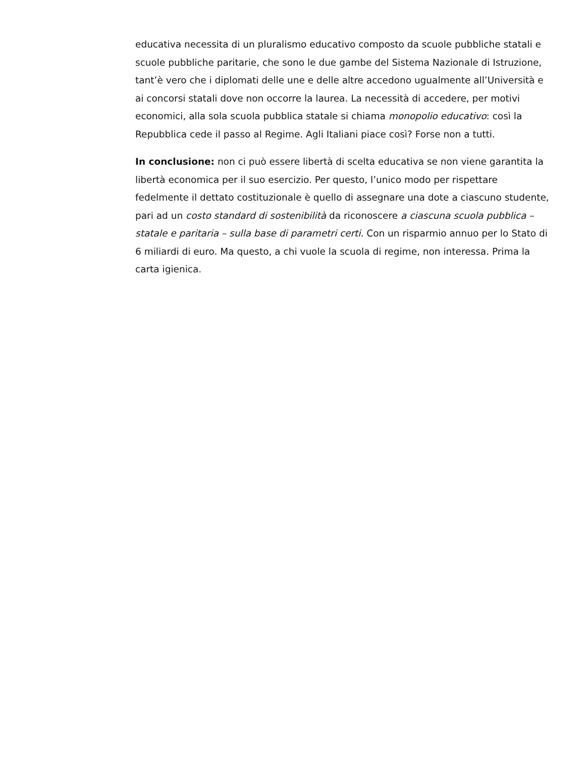educativa necessita di un pluralismo educativo composto da scuole pubbliche statali e scuole pubbliche paritarie, che sono le due gambe del Sistema Nazionale di Istruzione, tant’è vero che i diplomati delle une e delle altre accedono ugualmente all’Università e ai concorsi statali dove non occorre la laurea. La necessità di accedere, per motivi economici, alla sola scuola pubblica statale si chiama monopolio educativo: così la Repubblica cede il passo al Regime. Agli Italiani piace così? Forse non a tutti.
In conclusione: non ci può essere libertà di scelta educativa se non viene garantita la libertà economica per il suo esercizio. Per questo, l’unico modo per rispettare fedelmente il dettato costituzionale è quello di assegnare una dote a ciascuno studente, pari ad un costo standard di sostenibilità da riconoscere a ciascuna scuola pubblica – statale e paritaria – sulla base di parametri certi. Con un risparmio annuo per lo Stato di 6 miliardi di euro. Ma questo, a chi vuole la scuola di regime, non interessa. Prima la carta igienica.